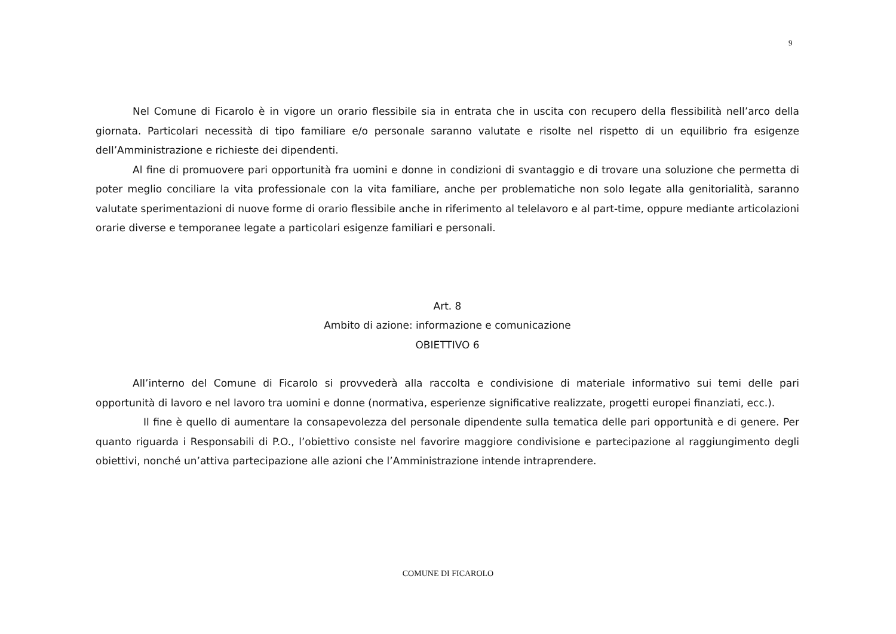9
Nel Comune di Ficarolo è in vigore un orario flessibile sia in entrata che in uscita con recupero della flessibilità nell’arco della giornata. Particolari necessità di tipo familiare e/o personale saranno valutate e risolte nel rispetto di un equilibrio fra esigenze dell’Amministrazione e richieste dei dipendenti.
Al fine di promuovere pari opportunità fra uomini e donne in condizioni di svantaggio e di trovare una soluzione che permetta di poter meglio conciliare la vita professionale con la vita familiare, anche per problematiche non solo legate alla genitorialità, saranno valutate sperimentazioni di nuove forme di orario flessibile anche in riferimento al telelavoro e al part-time, oppure mediante articolazioni orarie diverse e temporanee legate a particolari esigenze familiari e personali.
Art. 8
Ambito di azione: informazione e comunicazione
OBIETTIVO 6
All’interno del Comune di Ficarolo si provvederà alla raccolta e condivisione di materiale informativo sui temi delle pari opportunità di lavoro e nel lavoro tra uomini e donne (normativa, esperienze significative realizzate, progetti europei finanziati, ecc.).
Il fine è quello di aumentare la consapevolezza del personale dipendente sulla tematica delle pari opportunità e di genere. Per quanto riguarda i Responsabili di P.O., l’obiettivo consiste nel favorire maggiore condivisione e partecipazione al raggiungimento degli obiettivi, nonché un’attiva partecipazione alle azioni che l’Amministrazione intende intraprendere.
COMUNE DI FICAROLO